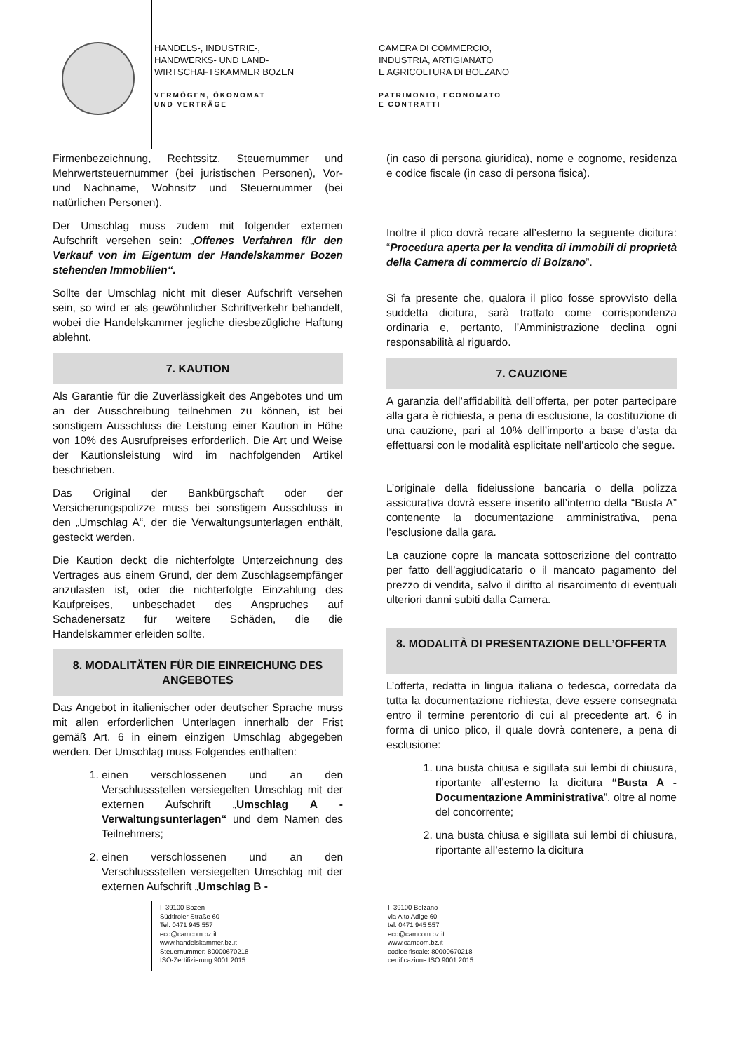HANDELS-, INDUSTRIE-,
HANDWERKS- UND LAND-
WIRTSCHAFTSKAMMER BOZEN
VERMÖGEN, ÖKONOMAT
UND VERTRÄGE
CAMERA DI COMMERCIO,
INDUSTRIA, ARTIGIANATO
E AGRICOLTURA DI BOLZANO
PATRIMONIO, ECONOMATO
E CONTRATTI
Firmenbezeichnung, Rechtssitz, Steuernummer und Mehrwertsteuernummer (bei juristischen Personen), Vor- und Nachname, Wohnsitz und Steuernummer (bei natürlichen Personen).
Der Umschlag muss zudem mit folgender externen Aufschrift versehen sein: „Offenes Verfahren für den Verkauf von im Eigentum der Handelskammer Bozen stehenden Immobilien“.
Sollte der Umschlag nicht mit dieser Aufschrift versehen sein, so wird er als gewöhnlicher Schriftverkehr behandelt, wobei die Handelskammer jegliche diesbezügliche Haftung ablehnt.
7. KAUTION
Als Garantie für die Zuverlässigkeit des Angebotes und um an der Ausschreibung teilnehmen zu können, ist bei sonstigem Ausschluss die Leistung einer Kaution in Höhe von 10% des Ausrufpreises erforderlich. Die Art und Weise der Kautionsleistung wird im nachfolgenden Artikel beschrieben.
Das Original der Bankbürgschaft oder der Versicherungspolizze muss bei sonstigem Ausschluss in den „Umschlag A“, der die Verwaltungsunterlagen enthält, gesteckt werden.
Die Kaution deckt die nichterfolgte Unterzeichnung des Vertrages aus einem Grund, der dem Zuschlagsempfänger anzulasten ist, oder die nichterfolgte Einzahlung des Kaufpreises, unbeschadet des Anspruches auf Schadenersatz für weitere Schäden, die die Handelskammer erleiden sollte.
8. MODALITÄTEN FÜR DIE EINREICHUNG DES ANGEBOTES
Das Angebot in italienischer oder deutscher Sprache muss mit allen erforderlichen Unterlagen innerhalb der Frist gemäß Art. 6 in einem einzigen Umschlag abgegeben werden. Der Umschlag muss Folgendes enthalten:
1. einen verschlossenen und an den Verschlussstellen versiegelten Umschlag mit der externen Aufschrift „Umschlag A - Verwaltungsunterlagen“ und dem Namen des Teilnehmers;
2. einen verschlossenen und an den Verschlussstellen versiegelten Umschlag mit der externen Aufschrift „Umschlag B -
(in caso di persona giuridica), nome e cognome, residenza e codice fiscale (in caso di persona fisica).
Inoltre il plico dovrà recare all’esterno la seguente dicitura: “Procedura aperta per la vendita di immobili di proprietà della Camera di commercio di Bolzano”.
Si fa presente che, qualora il plico fosse sprovvisto della suddetta dicitura, sarà trattato come corrispondenza ordinaria e, pertanto, l’Amministrazione declina ogni responsabilità al riguardo.
7. CAUZIONE
A garanzia dell’affidabilità dell’offerta, per poter partecipare alla gara è richiesta, a pena di esclusione, la costituzione di una cauzione, pari al 10% dell’importo a base d’asta da effettuarsi con le modalità esplicitate nell’articolo che segue.
L’originale della fideiussione bancaria o della polizza assicurativa dovrà essere inserito all’interno della “Busta A” contenente la documentazione amministrativa, pena l’esclusione dalla gara.
La cauzione copre la mancata sottoscrizione del contratto per fatto dell’aggiudicatario o il mancato pagamento del prezzo di vendita, salvo il diritto al risarcimento di eventuali ulteriori danni subiti dalla Camera.
8. MODALITÀ DI PRESENTAZIONE DELL’OFFERTA
L’offerta, redatta in lingua italiana o tedesca, corredata da tutta la documentazione richiesta, deve essere consegnata entro il termine perentorio di cui al precedente art. 6 in forma di unico plico, il quale dovrà contenere, a pena di esclusione:
1. una busta chiusa e sigillata sui lembi di chiusura, riportante all’esterno la dicitura “Busta A - Documentazione Amministrativa”, oltre al nome del concorrente;
2. una busta chiusa e sigillata sui lembi di chiusura, riportante all’esterno la dicitura
I–39100 Bozen
Südtiroler Straße 60
Tel. 0471 945 557
eco@camcom.bz.it
www.handelskammer.bz.it
Steuernummer: 80000670218
ISO-Zertifizierung 9001:2015
I–39100 Bolzano
via Alto Adige 60
tel. 0471 945 557
eco@camcom.bz.it
www.camcom.bz.it
codice fiscale: 80000670218
certificazione ISO 9001:2015